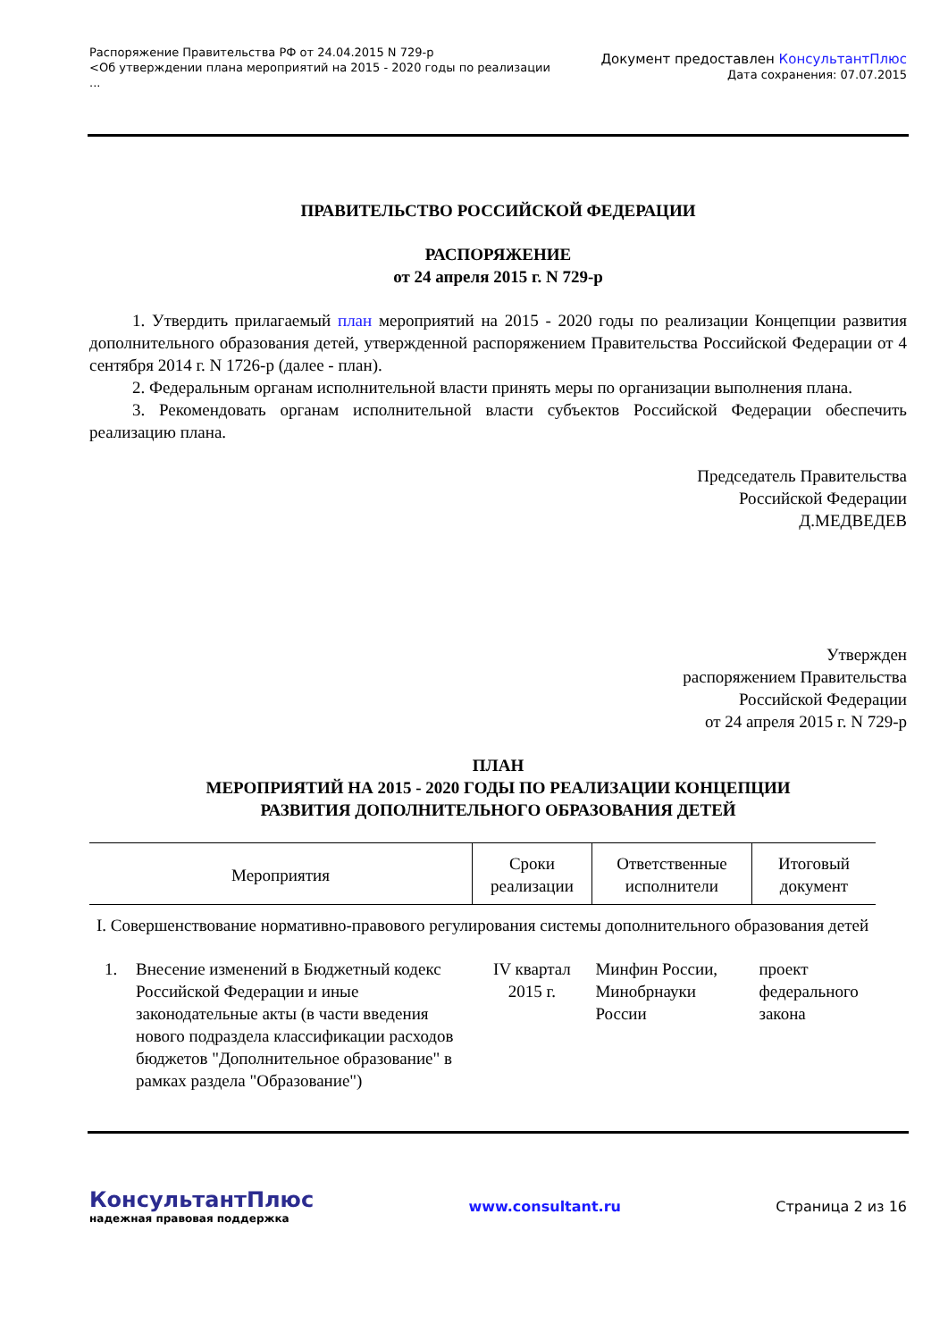Распоряжение Правительства РФ от 24.04.2015 N 729-р
<Об утверждении плана мероприятий на 2015 - 2020 годы по реализации
...
Документ предоставлен КонсультантПлюс
Дата сохранения: 07.07.2015
ПРАВИТЕЛЬСТВО РОССИЙСКОЙ ФЕДЕРАЦИИ
РАСПОРЯЖЕНИЕ
от 24 апреля 2015 г. N 729-р
1. Утвердить прилагаемый план мероприятий на 2015 - 2020 годы по реализации Концепции развития дополнительного образования детей, утвержденной распоряжением Правительства Российской Федерации от 4 сентября 2014 г. N 1726-р (далее - план).
2. Федеральным органам исполнительной власти принять меры по организации выполнения плана.
3. Рекомендовать органам исполнительной власти субъектов Российской Федерации обеспечить реализацию плана.
Председатель Правительства
Российской Федерации
Д.МЕДВЕДЕВ
Утвержден
распоряжением Правительства
Российской Федерации
от 24 апреля 2015 г. N 729-р
ПЛАН
МЕРОПРИЯТИЙ НА 2015 - 2020 ГОДЫ ПО РЕАЛИЗАЦИИ КОНЦЕПЦИИ
РАЗВИТИЯ ДОПОЛНИТЕЛЬНОГО ОБРАЗОВАНИЯ ДЕТЕЙ
| Мероприятия | | Сроки реализации | Ответственные исполнители | Итоговый документ |
| --- | --- | --- | --- | --- |
| I. Совершенствование нормативно-правового регулирования системы дополнительного образования детей | | | | |
| 1. | Внесение изменений в Бюджетный кодекс Российской Федерации и иные законодательные акты (в части введения нового подраздела классификации расходов бюджетов "Дополнительное образование" в рамках раздела "Образование") | IV квартал 2015 г. | Минфин России, Минобрнауки России | проект федерального закона |
КонсультантПлюс
надежная правовая поддержка
www.consultant.ru Страница 2 из 16